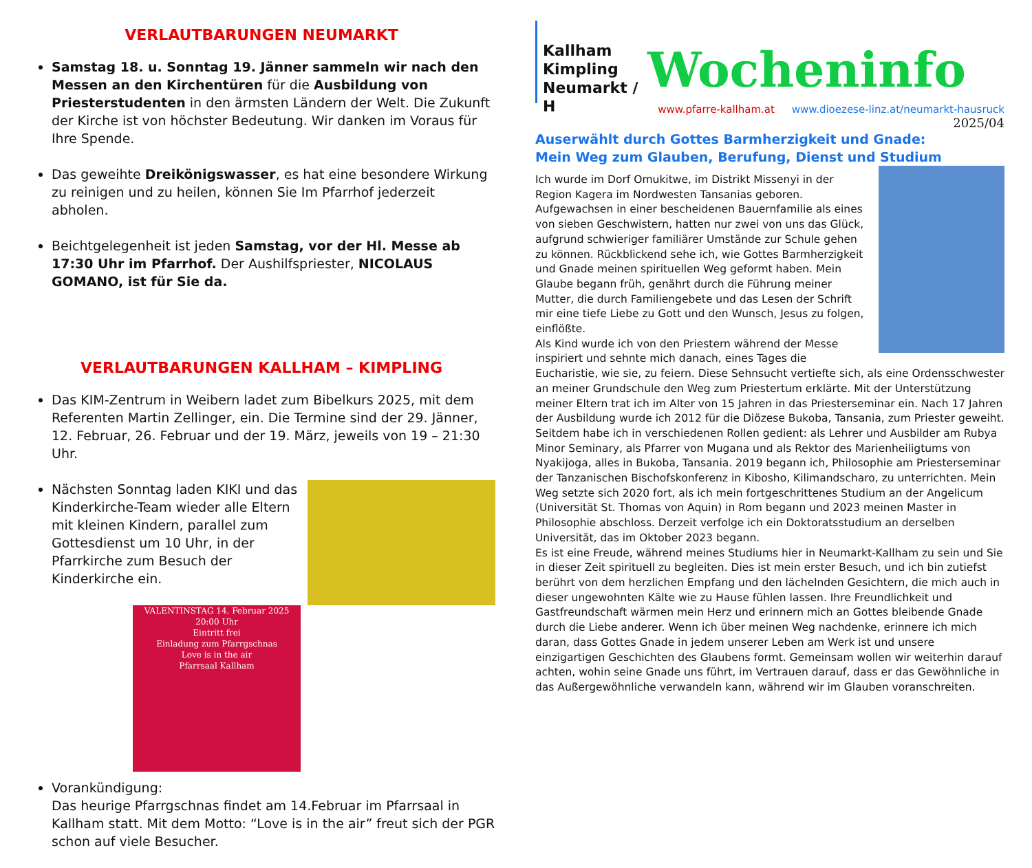VERLAUTBARUNGEN NEUMARKT
Samstag 18. u. Sonntag 19. Jänner sammeln wir nach den Messen an den Kirchentüren für die Ausbildung von Priesterstudenten in den ärmsten Ländern der Welt. Die Zukunft der Kirche ist von höchster Bedeutung. Wir danken im Voraus für Ihre Spende.
Das geweihte Dreikönigswasser, es hat eine besondere Wirkung zu reinigen und zu heilen, können Sie Im Pfarrhof jederzeit abholen.
Beichtgelegenheit ist jeden Samstag, vor der Hl. Messe ab 17:30 Uhr im Pfarrhof. Der Aushilfspriester, NICOLAUS GOMANO, ist für Sie da.
VERLAUTBARUNGEN KALLHAM – KIMPLING
Das KIM-Zentrum in Weibern ladet zum Bibelkurs 2025, mit dem Referenten Martin Zellinger, ein. Die Termine sind der 29. Jänner, 12. Februar, 26. Februar und der 19. März, jeweils von 19 – 21:30 Uhr.
Nächsten Sonntag laden KIKI und das Kinderkirche-Team wieder alle Eltern mit kleinen Kindern, parallel zum Gottesdienst um 10 Uhr, in der Pfarrkirche zum Besuch der Kinderkirche ein.
VALENTINSTAG 14. Februar 2025 20:00 Uhr
Eintritt frei
Einladung zum Pfarrgschnas
Love is in the air
Pfarrsaal Kallham
Vorankündigung:
Das heurige Pfarrgschnas findet am 14.Februar im Pfarrsaal in Kallham statt. Mit dem Motto: “Love is in the air” freut sich der PGR schon auf viele Besucher.
Kallham Kimpling Neumarkt / H
Wocheninfo
www.pfarre-kallham.at www.dioezese-linz.at/neumarkt-hausruck
2025/04
Auserwählt durch Gottes Barmherzigkeit und Gnade:
Mein Weg zum Glauben, Berufung, Dienst und Studium
Ich wurde im Dorf Omukitwe, im Distrikt Missenyi in der Region Kagera im Nordwesten Tansanias geboren. Aufgewachsen in einer bescheidenen Bauernfamilie als eines von sieben Geschwistern, hatten nur zwei von uns das Glück, aufgrund schwieriger familiärer Umstände zur Schule gehen zu können. Rückblickend sehe ich, wie Gottes Barmherzigkeit und Gnade meinen spirituellen Weg geformt haben. Mein Glaube begann früh, genährt durch die Führung meiner Mutter, die durch Familiengebete und das Lesen der Schrift mir eine tiefe Liebe zu Gott und den Wunsch, Jesus zu folgen, einflößte.
Als Kind wurde ich von den Priestern während der Messe inspiriert und sehnte mich danach, eines Tages die Eucharistie, wie sie, zu feiern. Diese Sehnsucht vertiefte sich, als eine Ordensschwester an meiner Grundschule den Weg zum Priestertum erklärte. Mit der Unterstützung meiner Eltern trat ich im Alter von 15 Jahren in das Priesterseminar ein. Nach 17 Jahren der Ausbildung wurde ich 2012 für die Diözese Bukoba, Tansania, zum Priester geweiht.
Seitdem habe ich in verschiedenen Rollen gedient: als Lehrer und Ausbilder am Rubya Minor Seminary, als Pfarrer von Mugana und als Rektor des Marienheiligtums von Nyakijoga, alles in Bukoba, Tansania. 2019 begann ich, Philosophie am Priesterseminar der Tanzanischen Bischofskonferenz in Kibosho, Kilimandscharo, zu unterrichten. Mein Weg setzte sich 2020 fort, als ich mein fortgeschrittenes Studium an der Angelicum (Universität St. Thomas von Aquin) in Rom begann und 2023 meinen Master in Philosophie abschloss. Derzeit verfolge ich ein Doktoratsstudium an derselben Universität, das im Oktober 2023 begann.
Es ist eine Freude, während meines Studiums hier in Neumarkt-Kallham zu sein und Sie in dieser Zeit spirituell zu begleiten. Dies ist mein erster Besuch, und ich bin zutiefst berührt von dem herzlichen Empfang und den lächelnden Gesichtern, die mich auch in dieser ungewohnten Kälte wie zu Hause fühlen lassen. Ihre Freundlichkeit und Gastfreundschaft wärmen mein Herz und erinnern mich an Gottes bleibende Gnade durch die Liebe anderer. Wenn ich über meinen Weg nachdenke, erinnere ich mich daran, dass Gottes Gnade in jedem unserer Leben am Werk ist und unsere einzigartigen Geschichten des Glaubens formt. Gemeinsam wollen wir weiterhin darauf achten, wohin seine Gnade uns führt, im Vertrauen darauf, dass er das Gewöhnliche in das Außergewöhnliche verwandeln kann, während wir im Glauben voranschreiten.